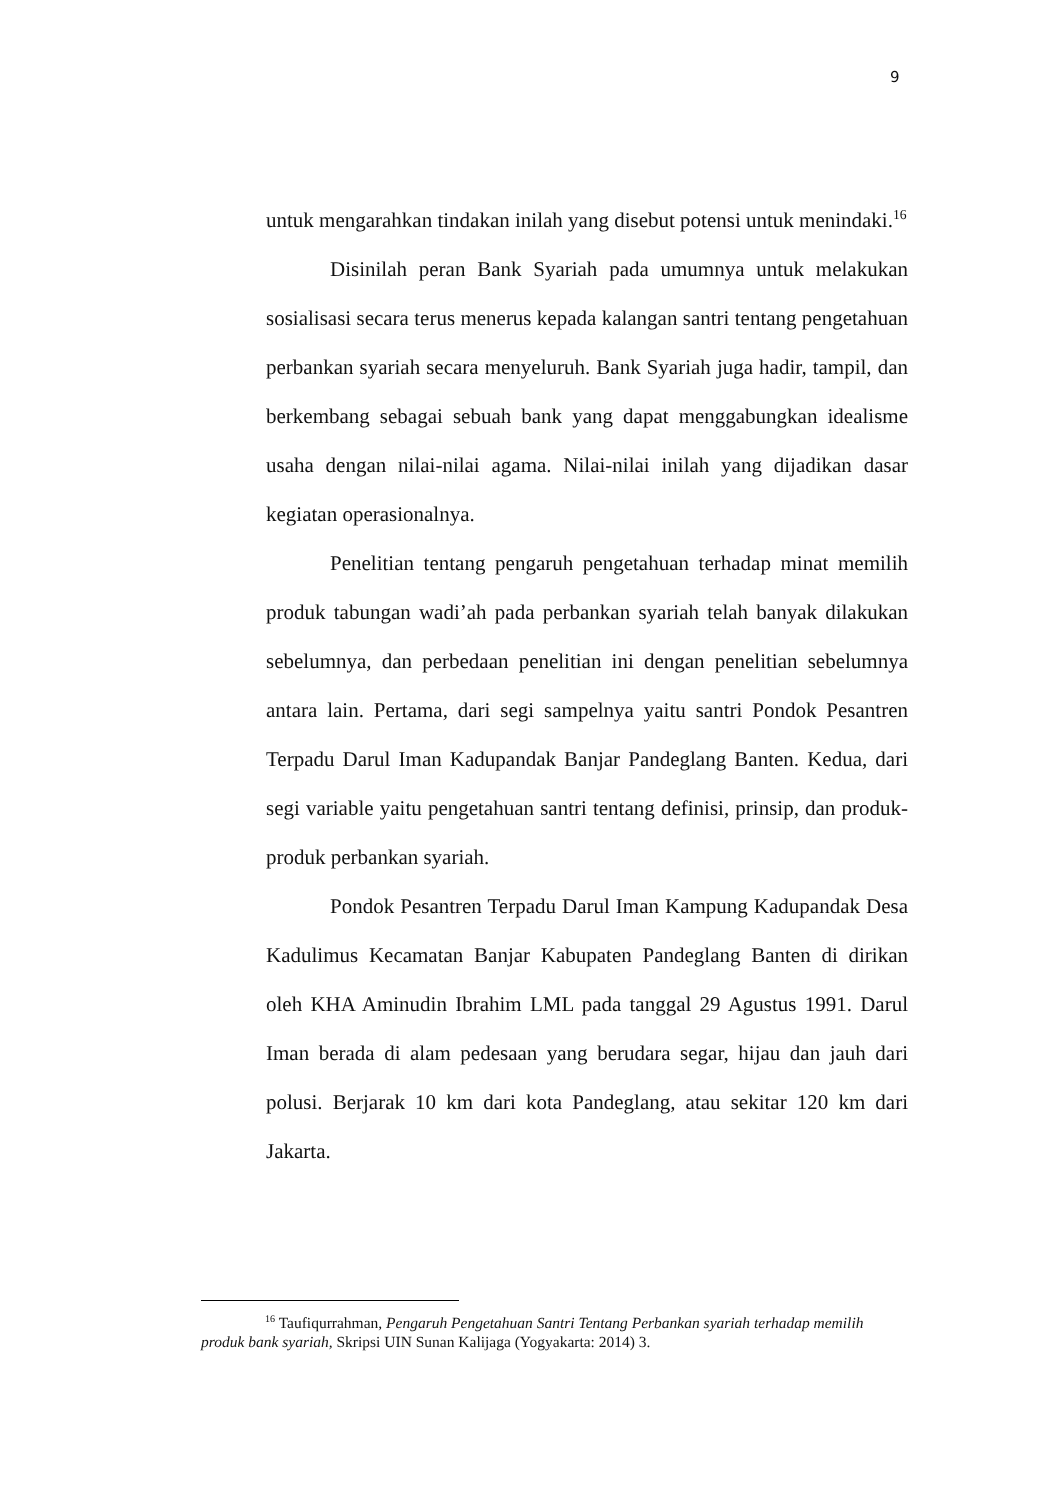9
untuk mengarahkan tindakan inilah yang disebut potensi untuk menindaki.<sup>16</sup>
Disinilah peran Bank Syariah pada umumnya untuk melakukan sosialisasi secara terus menerus kepada kalangan santri tentang pengetahuan perbankan syariah secara menyeluruh. Bank Syariah juga hadir, tampil, dan berkembang sebagai sebuah bank yang dapat menggabungkan idealisme usaha dengan nilai-nilai agama. Nilai-nilai inilah yang dijadikan dasar kegiatan operasionalnya.
Penelitian tentang pengaruh pengetahuan terhadap minat memilih produk tabungan wadi’ah pada perbankan syariah telah banyak dilakukan sebelumnya, dan perbedaan penelitian ini dengan penelitian sebelumnya antara lain. Pertama, dari segi sampelnya yaitu santri Pondok Pesantren Terpadu Darul Iman Kadupandak Banjar Pandeglang Banten. Kedua, dari segi variable yaitu pengetahuan santri tentang definisi, prinsip, dan produk-produk perbankan syariah.
Pondok Pesantren Terpadu Darul Iman Kampung Kadupandak Desa Kadulimus Kecamatan Banjar Kabupaten Pandeglang Banten di dirikan oleh KHA Aminudin Ibrahim LML pada tanggal 29 Agustus 1991. Darul Iman berada di alam pedesaan yang berudara segar, hijau dan jauh dari polusi. Berjarak 10 km dari kota Pandeglang, atau sekitar 120 km dari Jakarta.
<sup>16</sup> Taufiqurrahman, Pengaruh Pengetahuan Santri Tentang Perbankan syariah terhadap memilih produk bank syariah, Skripsi UIN Sunan Kalijaga (Yogyakarta: 2014) 3.